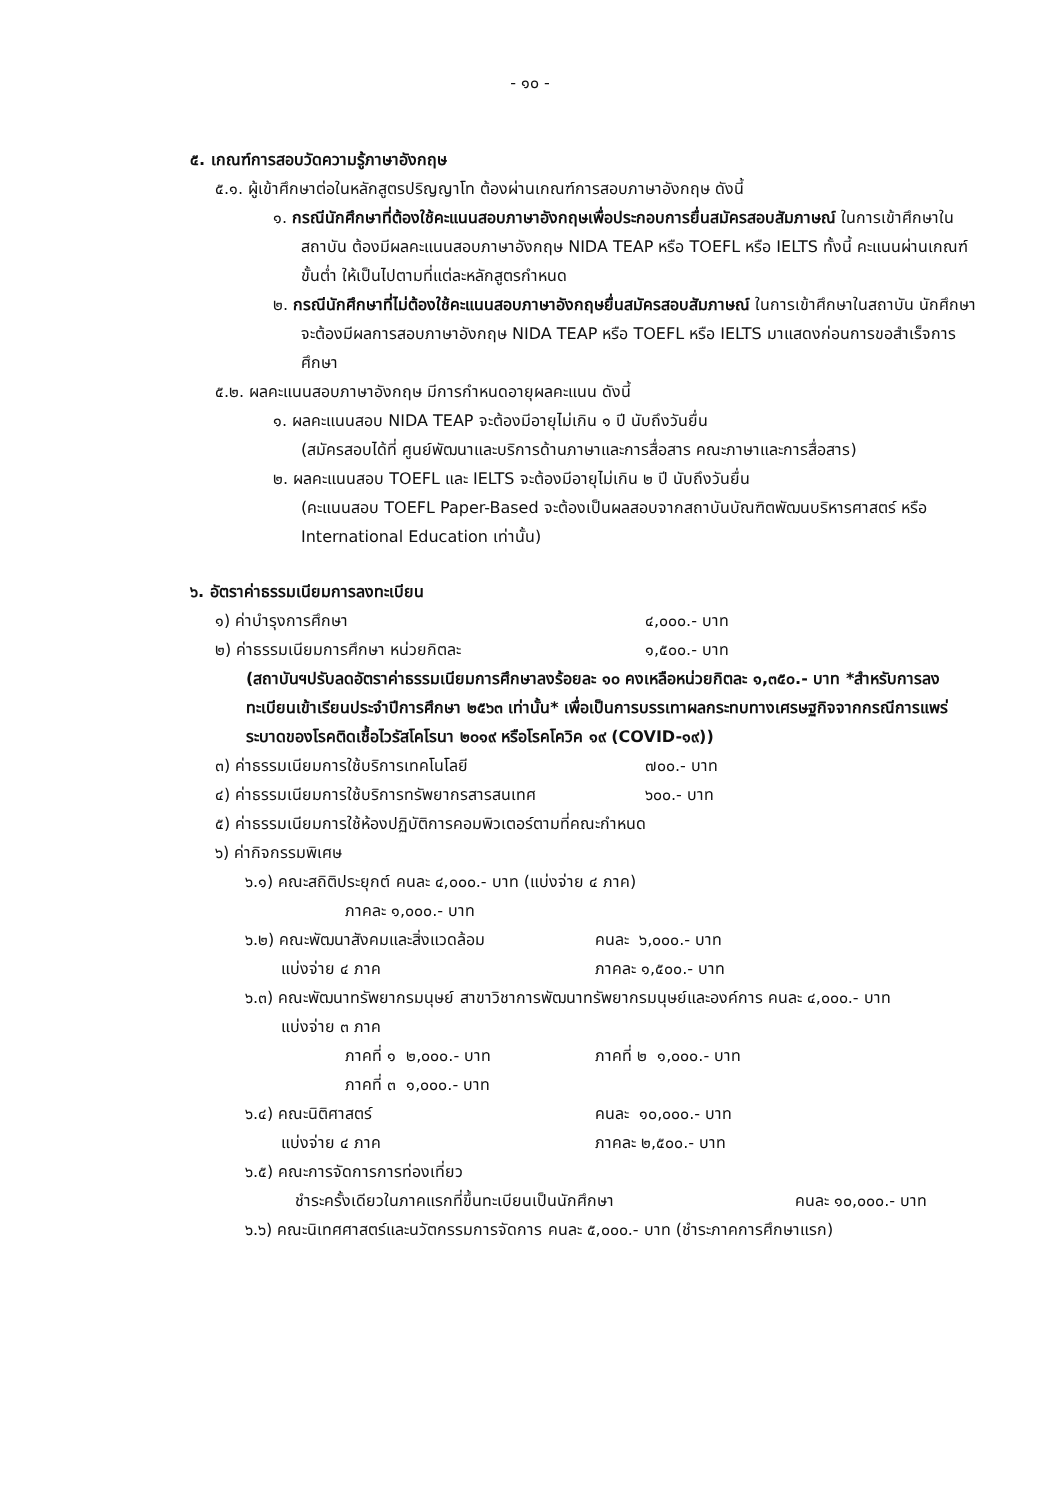- ๑๐ -
๕. เกณฑ์การสอบวัดความรู้ภาษาอังกฤษ
๕.๑. ผู้เข้าศึกษาต่อในหลักสูตรปริญญาโท ต้องผ่านเกณฑ์การสอบภาษาอังกฤษ ดังนี้
๑. กรณีนักศึกษาที่ต้องใช้คะแนนสอบภาษาอังกฤษเพื่อประกอบการยื่นสมัครสอบสัมภาษณ์ ในการเข้าศึกษาในสถาบัน ต้องมีผลคะแนนสอบภาษาอังกฤษ NIDA TEAP หรือ TOEFL หรือ IELTS ทั้งนี้ คะแนนผ่านเกณฑ์ขั้นต่ำ ให้เป็นไปตามที่แต่ละหลักสูตรกำหนด
๒. กรณีนักศึกษาที่ไม่ต้องใช้คะแนนสอบภาษาอังกฤษยื่นสมัครสอบสัมภาษณ์ ในการเข้าศึกษาในสถาบัน นักศึกษาจะต้องมีผลการสอบภาษาอังกฤษ NIDA TEAP หรือ TOEFL หรือ IELTS มาแสดงก่อนการขอสำเร็จการศึกษา
๕.๒. ผลคะแนนสอบภาษาอังกฤษ มีการกำหนดอายุผลคะแนน ดังนี้
๑. ผลคะแนนสอบ NIDA TEAP จะต้องมีอายุไม่เกิน ๑ ปี นับถึงวันยื่น
(สมัครสอบได้ที่ ศูนย์พัฒนาและบริการด้านภาษาและการสื่อสาร คณะภาษาและการสื่อสาร)
๒. ผลคะแนนสอบ TOEFL และ IELTS จะต้องมีอายุไม่เกิน ๒ ปี นับถึงวันยื่น
(คะแนนสอบ TOEFL Paper-Based จะต้องเป็นผลสอบจากสถาบันบัณฑิตพัฒนบริหารศาสตร์ หรือ International Education เท่านั้น)
๖. อัตราค่าธรรมเนียมการลงทะเบียน
๑) ค่าบำรุงการศึกษา ๔,๐๐๐.- บาท
๒) ค่าธรรมเนียมการศึกษา หน่วยกิตละ ๑,๕๐๐.- บาท
(สถาบันฯปรับลดอัตราค่าธรรมเนียมการศึกษาลงร้อยละ ๑๐ คงเหลือหน่วยกิตละ ๑,๓๕๐.- บาท *สำหรับการลงทะเบียนเข้าเรียนประจำปีการศึกษา ๒๕๖๓ เท่านั้น* เพื่อเป็นการบรรเทาผลกระทบทางเศรษฐกิจจากกรณีการแพร่ระบาดของโรคติดเชื้อไวรัสโคโรนา ๒๐๑๙ หรือโรคโควิค ๑๙ (COVID-๑๙))
๓) ค่าธรรมเนียมการใช้บริการเทคโนโลยี ๗๐๐.- บาท
๔) ค่าธรรมเนียมการใช้บริการทรัพยากรสารสนเทศ ๖๐๐.- บาท
๕) ค่าธรรมเนียมการใช้ห้องปฏิบัติการคอมพิวเตอร์ตามที่คณะกำหนด
๖) ค่ากิจกรรมพิเศษ
๖.๑) คณะสถิติประยุกต์ คนละ ๔,๐๐๐.- บาท (แบ่งจ่าย ๔ ภาค)
ภาคละ ๑,๐๐๐.- บาท
๖.๒) คณะพัฒนาสังคมและสิ่งแวดล้อม
แบ่งจ่าย ๔ ภาค คนละ ๖,๐๐๐.- บาท
ภาคละ ๑,๕๐๐.- บาท
๖.๓) คณะพัฒนาทรัพยากรมนุษย์ สาขาวิชาการพัฒนาทรัพยากรมนุษย์และองค์การ คนละ ๔,๐๐๐.- บาท
แบ่งจ่าย ๓ ภาค
ภาคที่ ๑ ๒,๐๐๐.- บาท
ภาคที่ ๓ ๑,๐๐๐.- บาท ภาคที่ ๒ ๑,๐๐๐.- บาท
๖.๔) คณะนิติศาสตร์
แบ่งจ่าย ๔ ภาค คนละ ๑๐,๐๐๐.- บาท
ภาคละ ๒,๕๐๐.- บาท
๖.๕) คณะการจัดการการท่องเที่ยว
ชำระครั้งเดียวในภาคแรกที่ขึ้นทะเบียนเป็นนักศึกษา คนละ ๑๐,๐๐๐.- บาท
๖.๖) คณะนิเทศศาสตร์และนวัตกรรมการจัดการ คนละ ๕,๐๐๐.- บาท (ชำระภาคการศึกษาแรก)